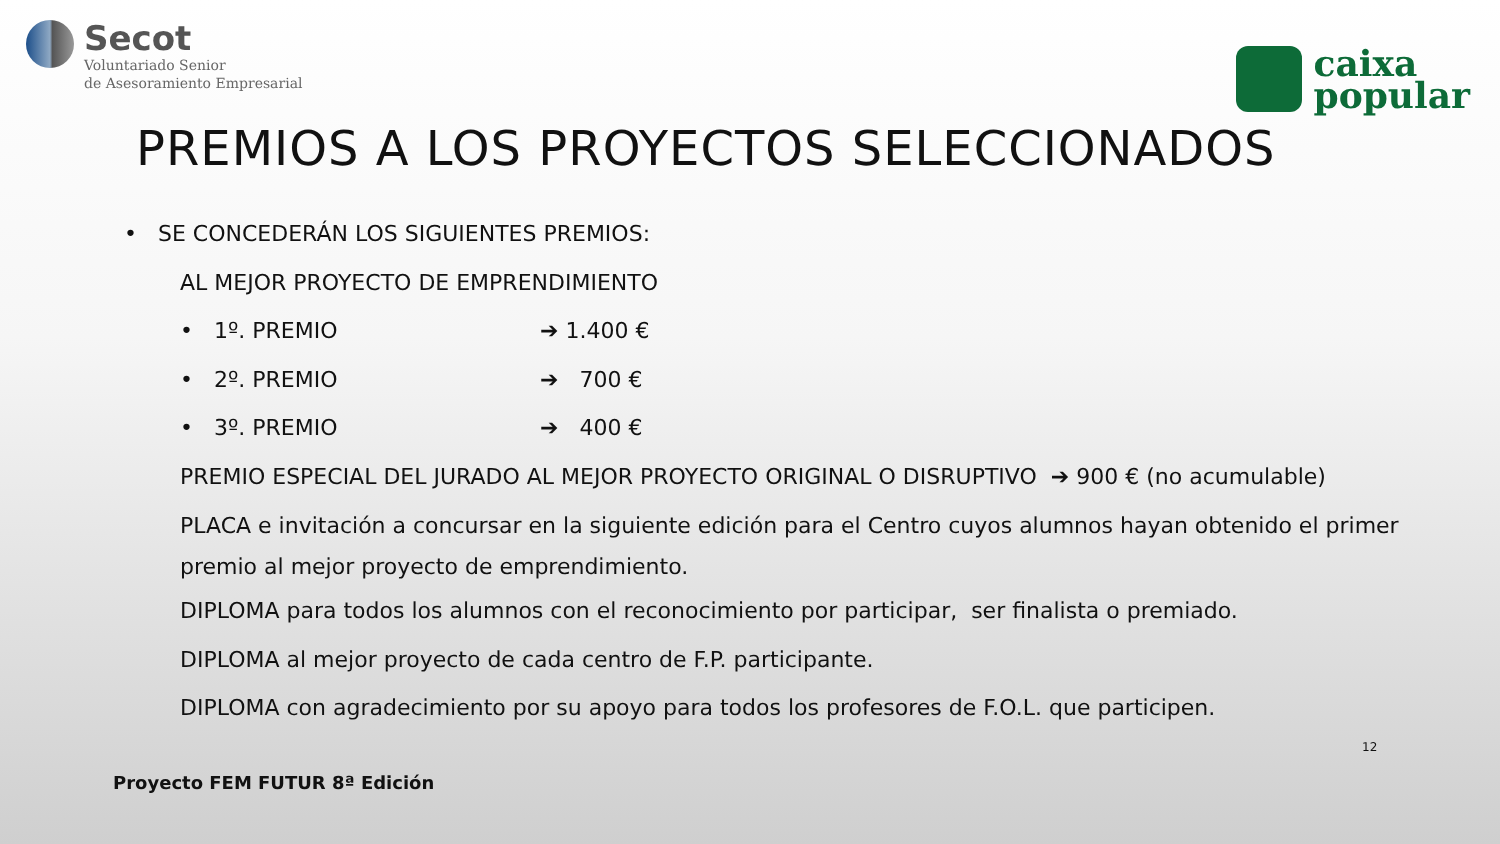Secot
Voluntariado Senior
de Asesoramiento Empresarial
caixa
popular
PREMIOS A LOS PROYECTOS SELECCIONADOS
• SE CONCEDERÁN LOS SIGUIENTES PREMIOS:
AL MEJOR PROYECTO DE EMPRENDIMIENTO
• 1º. PREMIO ➔ 1.400 €
• 2º. PREMIO ➔ 700 €
• 3º. PREMIO ➔ 400 €
PREMIO ESPECIAL DEL JURADO AL MEJOR PROYECTO ORIGINAL O DISRUPTIVO ➔ 900 € (no acumulable)
PLACA e invitación a concursar en la siguiente edición para el Centro cuyos alumnos hayan obtenido el primer premio al mejor proyecto de emprendimiento.
DIPLOMA para todos los alumnos con el reconocimiento por participar, ser finalista o premiado.
DIPLOMA al mejor proyecto de cada centro de F.P. participante.
DIPLOMA con agradecimiento por su apoyo para todos los profesores de F.O.L. que participen.
12
Proyecto FEM FUTUR 8ª Edición